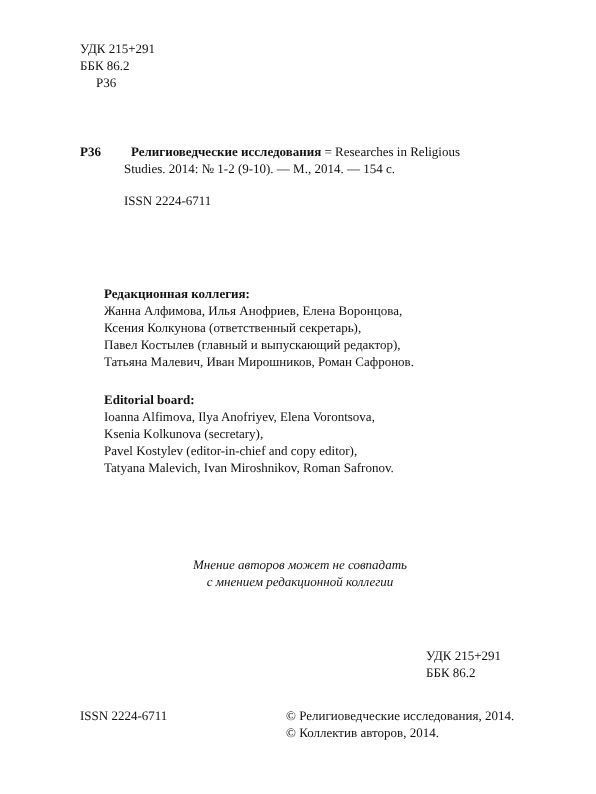УДК 215+291
ББК 86.2
Р36
Р36 Религиоведческие исследования = Researches in Religious
Studies. 2014: № 1-2 (9-10). — М., 2014. — 154 с.
ISSN 2224-6711
Редакционная коллегия:
Жанна Алфимова, Илья Анофриев, Елена Воронцова,
Ксения Колкунова (ответственный секретарь),
Павел Костылев (главный и выпускающий редактор),
Татьяна Малевич, Иван Мирошников, Роман Сафронов.
Editorial board:
Ioanna Alfimova, Ilya Anofriyev, Elena Vorontsova,
Ksenia Kolkunova (secretary),
Pavel Kostylev (editor-in-chief and copy editor),
Tatyana Malevich, Ivan Miroshnikov, Roman Safronov.
Мнение авторов может не совпадать
с мнением редакционной коллегии
УДК 215+291
ББК 86.2
ISSN 2224-6711 © Религиоведческие исследования, 2014.
© Коллектив авторов, 2014.